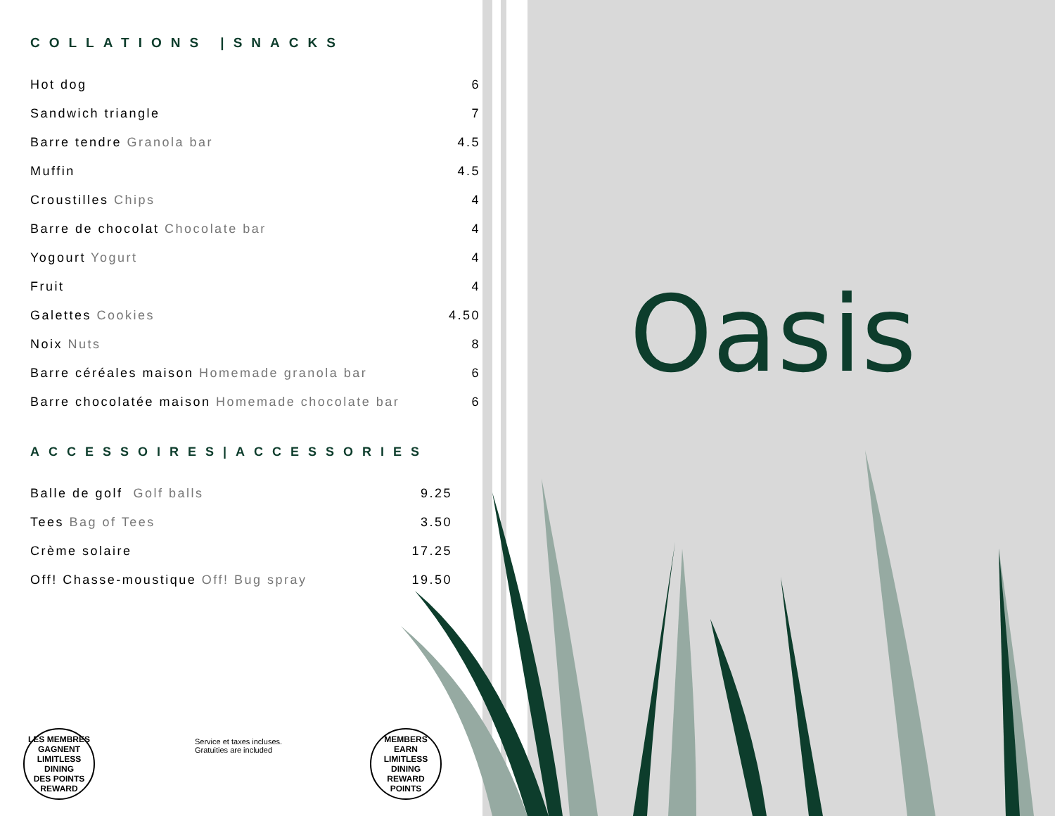COLLATIONS |SNACKS
| Hot dog | 6 |
| Sandwich triangle | 7 |
| Barre tendre Granola bar | 4.5 |
| Muffin | 4.5 |
| Croustilles Chips | 4 |
| Barre de chocolat Chocolate bar | 4 |
| Yogourt Yogurt | 4 |
| Fruit | 4 |
| Galettes Cookies | 4.50 |
| Noix Nuts | 8 |
| Barre céréales maison Homemade granola bar | 6 |
| Barre chocolatée maison Homemade chocolate bar | 6 |
ACCESSOIRES|ACCESSORIES
| Balle de golf Golf balls | 9.25 |
| Tees Bag of Tees | 3.50 |
| Crème solaire | 17.25 |
| Off! Chasse-moustique Off! Bug spray | 19.50 |
Oasis
LES MEMBRES GAGNENT
LIMITLESS DINING
DES POINTS REWARD
Service et taxes incluses.
Gratuities are included
MEMBERS EARN
LIMITLESS DINING
REWARD POINTS